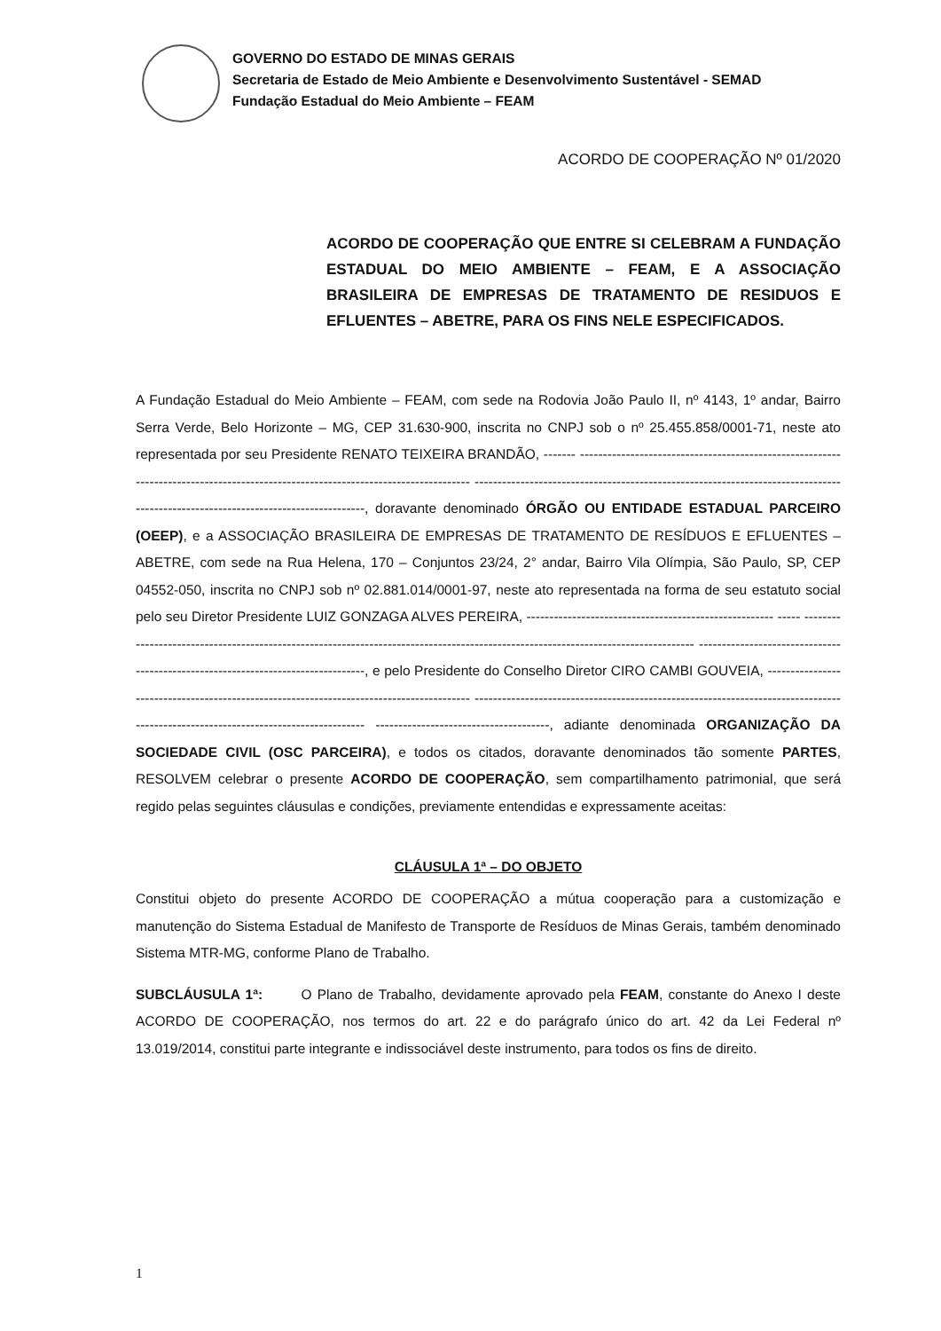GOVERNO DO ESTADO DE MINAS GERAIS
Secretaria de Estado de Meio Ambiente e Desenvolvimento Sustentável - SEMAD
Fundação Estadual do Meio Ambiente – FEAM
ACORDO DE COOPERAÇÃO Nº 01/2020
ACORDO DE COOPERAÇÃO QUE ENTRE SI CELEBRAM A FUNDAÇÃO ESTADUAL DO MEIO AMBIENTE – FEAM, E A ASSOCIAÇÃO BRASILEIRA DE EMPRESAS DE TRATAMENTO DE RESIDUOS E EFLUENTES – ABETRE, PARA OS FINS NELE ESPECIFICADOS.
A Fundação Estadual do Meio Ambiente – FEAM, com sede na Rodovia João Paulo II, nº 4143, 1º andar, Bairro Serra Verde, Belo Horizonte – MG, CEP 31.630-900, inscrita no CNPJ sob o nº 25.455.858/0001-71, neste ato representada por seu Presidente RENATO TEIXEIRA BRANDÃO, ------- ---------------------------------------------------------------------------------------------------------------------------------- ----------------------------------------------------------------------------------------------------------------------------------, doravante denominado ÓRGÃO OU ENTIDADE ESTADUAL PARCEIRO (OEEP), e a ASSOCIAÇÃO BRASILEIRA DE EMPRESAS DE TRATAMENTO DE RESÍDUOS E EFLUENTES – ABETRE, com sede na Rua Helena, 170 – Conjuntos 23/24, 2° andar, Bairro Vila Olímpia, São Paulo, SP, CEP 04552-050, inscrita no CNPJ sob nº 02.881.014/0001-97, neste ato representada na forma de seu estatuto social pelo seu Diretor Presidente LUIZ GONZAGA ALVES PEREIRA, ------------------------------------------------------ ----- ---------------------------------------------------------------------------------------------------------------------------------- ---------------------------------------------------------------------------------, e pelo Presidente do Conselho Diretor CIRO CAMBI GOUVEIA, ----------------------------------------------------------------------------------------- ---------------------------------------------------------------------------------------------------------------------------------- --------------------------------------, adiante denominada ORGANIZAÇÃO DA SOCIEDADE CIVIL (OSC PARCEIRA), e todos os citados, doravante denominados tão somente PARTES, RESOLVEM celebrar o presente ACORDO DE COOPERAÇÃO, sem compartilhamento patrimonial, que será regido pelas seguintes cláusulas e condições, previamente entendidas e expressamente aceitas:
CLÁUSULA 1ª – DO OBJETO
Constitui objeto do presente ACORDO DE COOPERAÇÃO a mútua cooperação para a customização e manutenção do Sistema Estadual de Manifesto de Transporte de Resíduos de Minas Gerais, também denominado Sistema MTR-MG, conforme Plano de Trabalho.
SUBCLÁUSULA 1ª: O Plano de Trabalho, devidamente aprovado pela FEAM, constante do Anexo I deste ACORDO DE COOPERAÇÃO, nos termos do art. 22 e do parágrafo único do art. 42 da Lei Federal nº 13.019/2014, constitui parte integrante e indissociável deste instrumento, para todos os fins de direito.
1